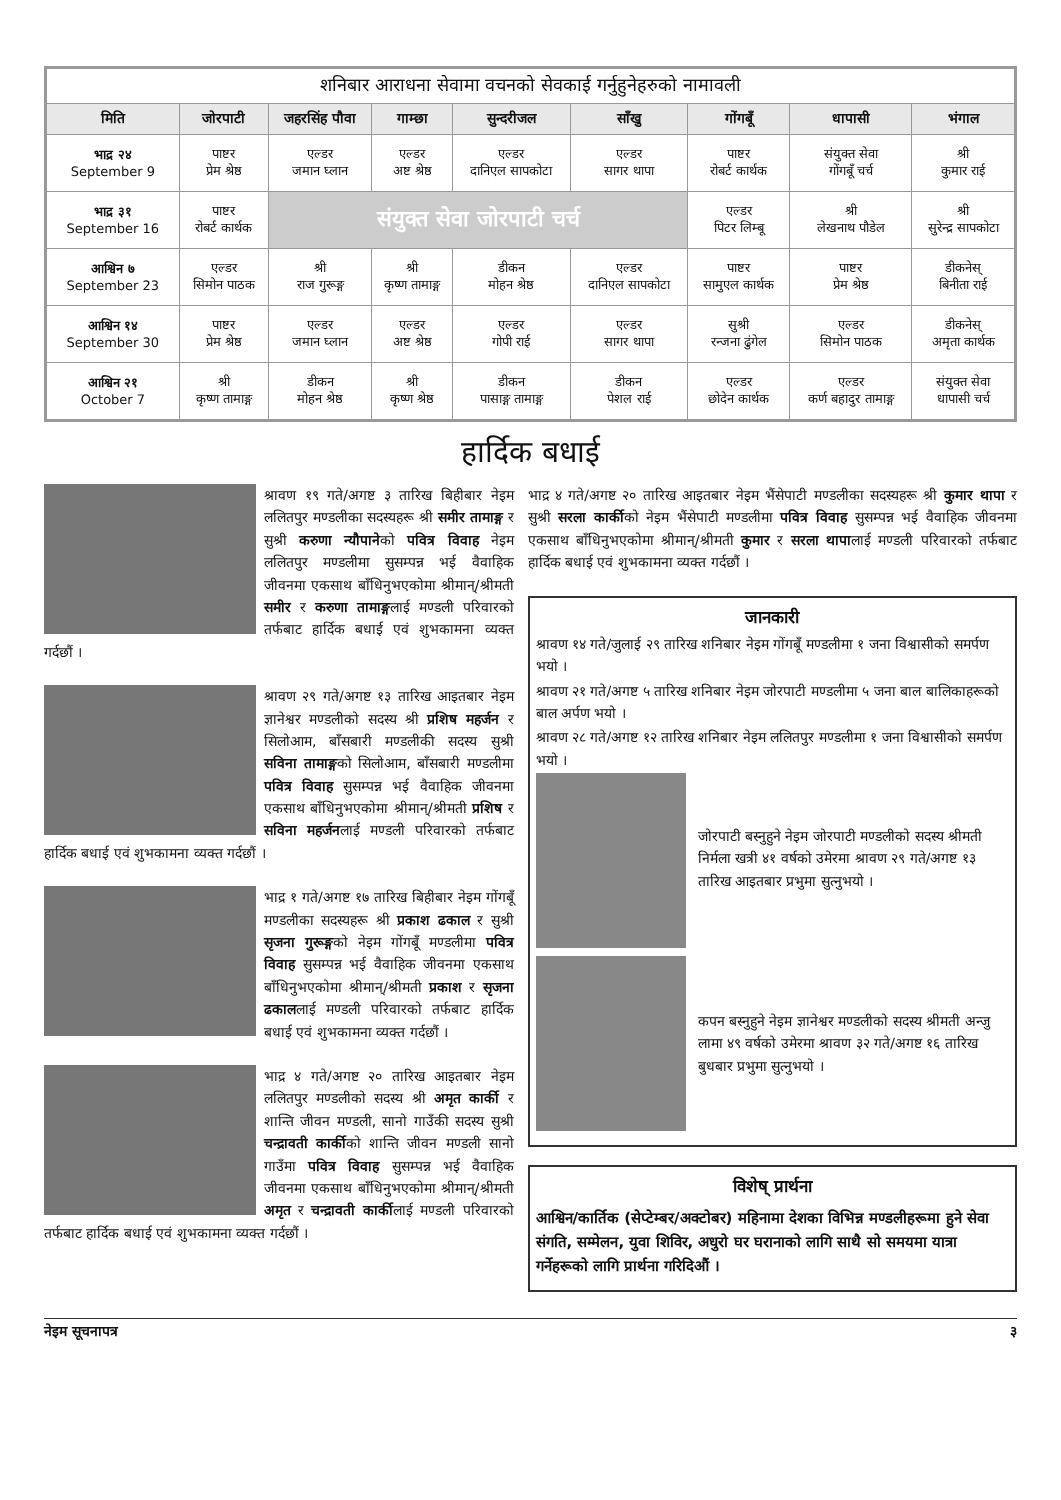| शनिबार आराधना सेवामा वचनको सेवकाई गर्नुहुनेहरुको नामावली | | | | | | | | |
| मिति | जोरपाटी | जहरसिंह पौवा | गाम्छा | सुन्दरीजल | साँखु | गोंगबूँ | धापासी | भंगाल |
| भाद्र २४ September 9 | पाष्टर प्रेम श्रेष्ठ | एल्डर जमान घ्लान | एल्डर अष्ट श्रेष्ठ | एल्डर दानिएल सापकोटा | एल्डर सागर थापा | पाष्टर रोबर्ट कार्थक | संयुक्त सेवा गोंगबूँ चर्च | श्री कुमार राई |
| भाद्र ३१ September 16 | पाष्टर रोबर्ट कार्थक | संयुक्त सेवा जोरपाटी चर्च | | | | एल्डर पिटर लिम्बू | श्री लेखनाथ पौडेल | श्री सुरेन्द्र सापकोटा |
| आश्विन ७ September 23 | एल्डर सिमोन पाठक | श्री राज गुरूङ्ग | श्री कृष्ण तामाङ्ग | डीकन मोहन श्रेष्ठ | एल्डर दानिएल सापकोटा | पाष्टर सामुएल कार्थक | पाष्टर प्रेम श्रेष्ठ | डीकनेस् बिनीता राई |
| आश्विन १४ September 30 | पाष्टर प्रेम श्रेष्ठ | एल्डर जमान घ्लान | एल्डर अष्ट श्रेष्ठ | एल्डर गोपी राई | एल्डर सागर थापा | सुश्री रन्जना ढुंगेल | एल्डर सिमोन पाठक | डीकनेस् अमृता कार्थक |
| आश्विन २१ October 7 | श्री कृष्ण तामाङ्ग | डीकन मोहन श्रेष्ठ | श्री कृष्ण श्रेष्ठ | डीकन पासाङ्ग तामाङ्ग | डीकन पेशल राई | एल्डर छोदेन कार्थक | एल्डर कर्ण बहादुर तामाङ्ग | संयुक्त सेवा धापासी चर्च |
हार्दिक बधाई
श्रावण १९ गते/अगष्ट ३ तारिख बिहीबार नेइम ललितपुर मण्डलीका सदस्यहरू श्री समीर तामाङ्ग र सुश्री करुणा न्यौपानेको पवित्र विवाह नेइम ललितपुर मण्डलीमा सुसम्पन्न भई वैवाहिक जीवनमा एकसाथ बाँधिनुभएकोमा श्रीमान्/श्रीमती समीर र करुणा तामाङ्गलाई मण्डली परिवारको तर्फबाट हार्दिक बधाई एवं शुभकामना व्यक्त गर्दछौं ।
श्रावण २९ गते/अगष्ट १३ तारिख आइतबार नेइम ज्ञानेश्वर मण्डलीको सदस्य श्री प्रशिष महर्जन र सिलोआम, बाँसबारी मण्डलीकी सदस्य सुश्री सविना तामाङ्गको सिलोआम, बाँसबारी मण्डलीमा पवित्र विवाह सुसम्पन्न भई वैवाहिक जीवनमा एकसाथ बाँधिनुभएकोमा श्रीमान्/श्रीमती प्रशिष र सविना महर्जनलाई मण्डली परिवारको तर्फबाट हार्दिक बधाई एवं शुभकामना व्यक्त गर्दछौं ।
भाद्र १ गते/अगष्ट १७ तारिख बिहीबार नेइम गोंगबूँ मण्डलीका सदस्यहरू श्री प्रकाश ढकाल र सुश्री सृजना गुरूङ्गको नेइम गोंगबूँ मण्डलीमा पवित्र विवाह सुसम्पन्न भई वैवाहिक जीवनमा एकसाथ बाँधिनुभएकोमा श्रीमान्/श्रीमती प्रकाश र सृजना ढकाललाई मण्डली परिवारको तर्फबाट हार्दिक बधाई एवं शुभकामना व्यक्त गर्दछौं ।
भाद्र ४ गते/अगष्ट २० तारिख आइतबार नेइम ललितपुर मण्डलीको सदस्य श्री अमृत कार्की र शान्ति जीवन मण्डली, सानो गाउँकी सदस्य सुश्री चन्द्रावती कार्कीको शान्ति जीवन मण्डली सानो गाउँमा पवित्र विवाह सुसम्पन्न भई वैवाहिक जीवनमा एकसाथ बाँधिनुभएकोमा श्रीमान्/श्रीमती अमृत र चन्द्रावती कार्कीलाई मण्डली परिवारको तर्फबाट हार्दिक बधाई एवं शुभकामना व्यक्त गर्दछौं ।
भाद्र ४ गते/अगष्ट २० तारिख आइतबार नेइम भैंसेपाटी मण्डलीका सदस्यहरू श्री कुमार थापा र सुश्री सरला कार्कीको नेइम भैंसेपाटी मण्डलीमा पवित्र विवाह सुसम्पन्न भई वैवाहिक जीवनमा एकसाथ बाँधिनुभएकोमा श्रीमान्/श्रीमती कुमार र सरला थापालाई मण्डली परिवारको तर्फबाट हार्दिक बधाई एवं शुभकामना व्यक्त गर्दछौं ।
जानकारी
श्रावण १४ गते/जुलाई २९ तारिख शनिबार नेइम गोंगबूँ मण्डलीमा १ जना विश्वासीको समर्पण भयो ।
श्रावण २१ गते/अगष्ट ५ तारिख शनिबार नेइम जोरपाटी मण्डलीमा ५ जना बाल बालिकाहरूको बाल अर्पण भयो ।
श्रावण २८ गते/अगष्ट १२ तारिख शनिबार नेइम ललितपुर मण्डलीमा १ जना विश्वासीको समर्पण भयो ।
जोरपाटी बस्नुहुने नेइम जोरपाटी मण्डलीको सदस्य श्रीमती निर्मला खत्री ४१ वर्षको उमेरमा श्रावण २९ गते/अगष्ट १३ तारिख आइतबार प्रभुमा सुत्नुभयो ।
कपन बस्नुहुने नेइम ज्ञानेश्वर मण्डलीको सदस्य श्रीमती अन्जु लामा ४९ वर्षको उमेरमा श्रावण ३२ गते/अगष्ट १६ तारिख बुधबार प्रभुमा सुत्नुभयो ।
विशेष् प्रार्थना
आश्विन/कार्तिक (सेप्टेम्बर/अक्टोबर) महिनामा देशका विभिन्न मण्डलीहरूमा हुने सेवा संगति, सम्मेलन, युवा शिविर, अधुरो घर घरानाको लागि साथै सो समयमा यात्रा गर्नेहरूको लागि प्रार्थना गरिदिऔं ।
नेइम सूचनापत्र ३